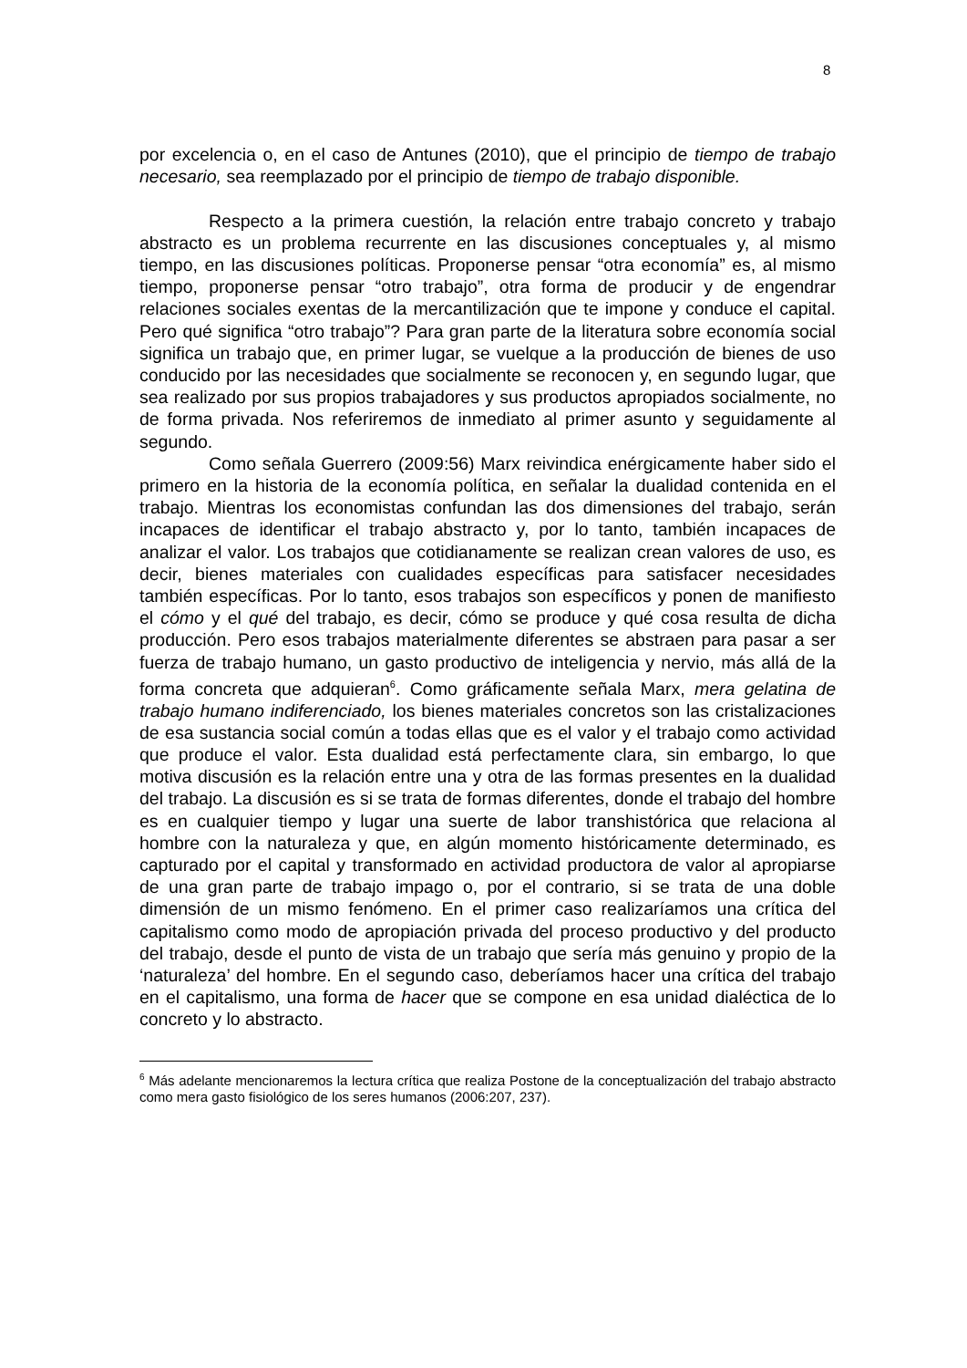8
por excelencia o, en el caso de Antunes (2010), que el principio de tiempo de trabajo necesario, sea reemplazado por el principio de tiempo de trabajo disponible.
Respecto a la primera cuestión, la relación entre trabajo concreto y trabajo abstracto es un problema recurrente en las discusiones conceptuales y, al mismo tiempo, en las discusiones políticas. Proponerse pensar “otra economía” es, al mismo tiempo, proponerse pensar “otro trabajo”, otra forma de producir y de engendrar relaciones sociales exentas de la mercantilización que te impone y conduce el capital. Pero qué significa “otro trabajo”? Para gran parte de la literatura sobre economía social significa un trabajo que, en primer lugar, se vuelque a la producción de bienes de uso conducido por las necesidades que socialmente se reconocen y, en segundo lugar, que sea realizado por sus propios trabajadores y sus productos apropiados socialmente, no de forma privada. Nos referiremos de inmediato al primer asunto y seguidamente al segundo.
Como señala Guerrero (2009:56) Marx reivindica enérgicamente haber sido el primero en la historia de la economía política, en señalar la dualidad contenida en el trabajo. Mientras los economistas confundan las dos dimensiones del trabajo, serán incapaces de identificar el trabajo abstracto y, por lo tanto, también incapaces de analizar el valor. Los trabajos que cotidianamente se realizan crean valores de uso, es decir, bienes materiales con cualidades específicas para satisfacer necesidades también específicas. Por lo tanto, esos trabajos son específicos y ponen de manifiesto el cómo y el qué del trabajo, es decir, cómo se produce y qué cosa resulta de dicha producción. Pero esos trabajos materialmente diferentes se abstraen para pasar a ser fuerza de trabajo humano, un gasto productivo de inteligencia y nervio, más allá de la forma concreta que adquieran<sup>6</sup>. Como gráficamente señala Marx, mera gelatina de trabajo humano indiferenciado, los bienes materiales concretos son las cristalizaciones de esa sustancia social común a todas ellas que es el valor y el trabajo como actividad que produce el valor. Esta dualidad está perfectamente clara, sin embargo, lo que motiva discusión es la relación entre una y otra de las formas presentes en la dualidad del trabajo. La discusión es si se trata de formas diferentes, donde el trabajo del hombre es en cualquier tiempo y lugar una suerte de labor transhistórica que relaciona al hombre con la naturaleza y que, en algún momento históricamente determinado, es capturado por el capital y transformado en actividad productora de valor al apropiarse de una gran parte de trabajo impago o, por el contrario, si se trata de una doble dimensión de un mismo fenómeno. En el primer caso realizaríamos una crítica del capitalismo como modo de apropiación privada del proceso productivo y del producto del trabajo, desde el punto de vista de un trabajo que sería más genuino y propio de la ‘naturaleza’ del hombre. En el segundo caso, deberíamos hacer una crítica del trabajo en el capitalismo, una forma de hacer que se compone en esa unidad dialéctica de lo concreto y lo abstracto.
<sup>6</sup> Más adelante mencionaremos la lectura crítica que realiza Postone de la conceptualización del trabajo abstracto como mera gasto fisiológico de los seres humanos (2006:207, 237).